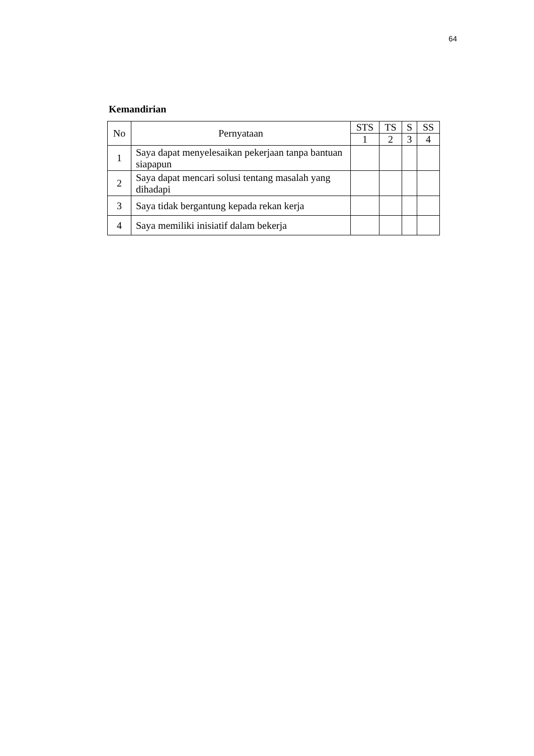64
Kemandirian
| No | Pernyataan | STS | TS | S | SS |
| --- | --- | --- | --- | --- | --- |
| | | 1 | 2 | 3 | 4 |
| 1 | Saya dapat menyelesaikan pekerjaan tanpa bantuan siapapun | | | | |
| 2 | Saya dapat mencari solusi tentang masalah yang dihadapi | | | | |
| 3 | Saya tidak bergantung kepada rekan kerja | | | | |
| 4 | Saya memiliki inisiatif dalam bekerja | | | | |